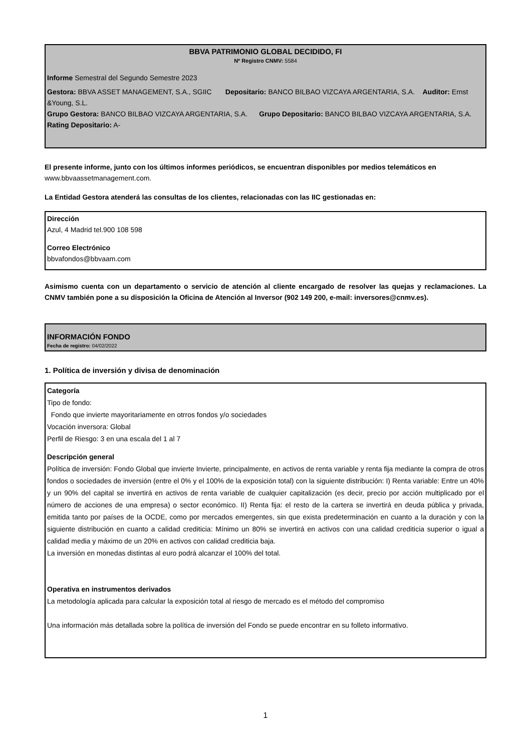BBVA PATRIMONIO GLOBAL DECIDIDO, FI
Nº Registro CNMV: 5584
Informe Semestral del Segundo Semestre 2023
Gestora: BBVA ASSET MANAGEMENT, S.A., SGIIC Depositario: BANCO BILBAO VIZCAYA ARGENTARIA, S.A. Auditor: Ernst &Young, S.L.
Grupo Gestora: BANCO BILBAO VIZCAYA ARGENTARIA, S.A. Grupo Depositario: BANCO BILBAO VIZCAYA ARGENTARIA, S.A. Rating Depositario: A-
El presente informe, junto con los últimos informes periódicos, se encuentran disponibles por medios telemáticos en www.bbvaassetmanagement.com.
La Entidad Gestora atenderá las consultas de los clientes, relacionadas con las IIC gestionadas en:
Dirección
Azul, 4 Madrid tel.900 108 598
Correo Electrónico
bbvafondos@bbvaam.com
Asimismo cuenta con un departamento o servicio de atención al cliente encargado de resolver las quejas y reclamaciones. La CNMV también pone a su disposición la Oficina de Atención al Inversor (902 149 200, e-mail: inversores@cnmv.es).
INFORMACIÓN FONDO
Fecha de registro: 04/02/2022
1. Política de inversión y divisa de denominación
Categoría
Tipo de fondo:
Fondo que invierte mayoritariamente en otrros fondos y/o sociedades
Vocación inversora: Global
Perfil de Riesgo: 3 en una escala del 1 al 7
Descripción general
Política de inversión: Fondo Global que invierte Invierte, principalmente, en activos de renta variable y renta fija mediante la compra de otros fondos o sociedades de inversión (entre el 0% y el 100% de la exposición total) con la siguiente distribución: I) Renta variable: Entre un 40% y un 90% del capital se invertirá en activos de renta variable de cualquier capitalización (es decir, precio por acción multiplicado por el número de acciones de una empresa) o sector económico. II) Renta fija: el resto de la cartera se invertirá en deuda pública y privada, emitida tanto por países de la OCDE, como por mercados emergentes, sin que exista predeterminación en cuanto a la duración y con la siguiente distribución en cuanto a calidad crediticia: Mínimo un 80% se invertirá en activos con una calidad crediticia superior o igual a calidad media y máximo de un 20% en activos con calidad crediticia baja.
La inversión en monedas distintas al euro podrá alcanzar el 100% del total.
Operativa en instrumentos derivados
La metodología aplicada para calcular la exposición total al riesgo de mercado es el método del compromiso
Una información más detallada sobre la política de inversión del Fondo se puede encontrar en su folleto informativo.
1